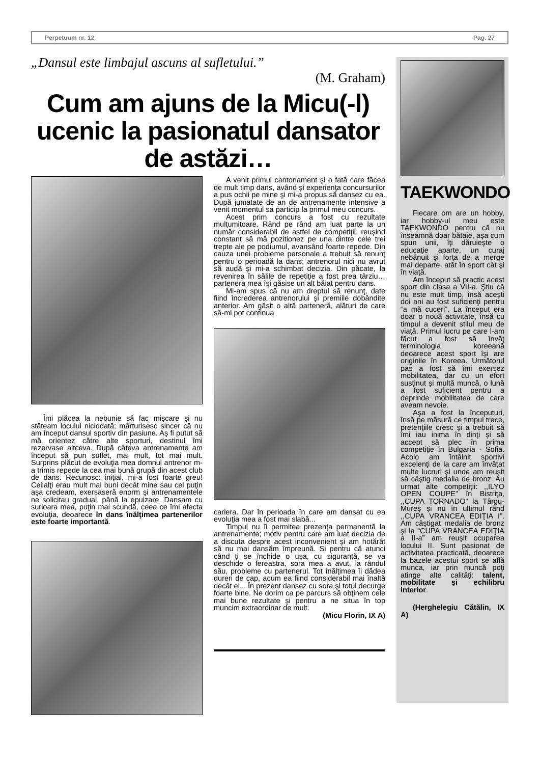Perpetuum nr. 12 Pag. 27
„Dansul este limbajul ascuns al sufletului.”
(M. Graham)
Cum am ajuns de la Micu(-l) ucenic la pasionatul dansator de astăzi…
Îmi plăcea la nebunie să fac mişcare şi nu stăteam locului niciodată; mărturisesc sincer că nu am început dansul sportiv din pasiune. Aş fi putut să mă orientez către alte sporturi, destinul îmi rezervase altceva. După câteva antrenamente am început să pun suflet, mai mult, tot mai mult. Surprins plăcut de evoluţia mea domnul antrenor m-a trimis repede la cea mai bună grupă din acest club de dans. Recunosc: iniţial, mi-a fost foarte greu! Ceilalţi erau mult mai buni decât mine sau cel puţin aşa credeam, exersaseră enorm şi antrenamentele ne solicitau gradual, până la epuizare. Dansam cu surioara mea, puţin mai scundă, ceea ce îmi afecta evoluţia, deoarece în dans înălţimea partenerilor este foarte importantă.
A venit primul cantonament şi o fată care făcea de mult timp dans, având şi experienţa concursurilor a pus ochii pe mine şi mi-a propus să dansez cu ea. După jumatate de an de antrenamente intensive a venit momentul sa particip la primul meu concurs.
Acest prim concurs a fost cu rezultate mulţumitoare. Rând pe rând am luat parte la un număr considerabil de astfel de competiţii, reuşind constant să mă pozitionez pe una dintre cele trei trepte ale pe podiumul, avansând foarte repede. Din cauza unei probleme personale a trebuit să renunţ pentru o perioadă la dans; antrenorul nici nu avrut să audă şi mi-a schimbat decizia. Din păcate, la revenirea în sălile de repetiţie a fost prea târziu… partenera mea îşi găsise un alt băiat pentru dans.
Mi-am spus că nu am dreptul să renunţ, date fiind încrederea antrenorului şi premiile dobândite anterior. Am găsit o altă parteneră, alături de care să-mi pot continua
cariera. Dar în perioada în care am dansat cu ea evoluţia mea a fost mai slabă...
Timpul nu îi permitea prezenţa permanentă la antrenamente; motiv pentru care am luat decizia de a discuta despre acest inconvenient şi am hotărât să nu mai dansăm împreună. Si pentru că atunci când ţi se închide o uşa, cu siguranţă, se va deschide o fereastra, sora mea a avut, la rândul său, probleme cu partenerul. Tot înălţimea îi dădea dureri de cap, acum ea fiind considerabil mai înaltă decât el... În prezent dansez cu sora şi totul decurge foarte bine. Ne dorim ca pe parcurs să obţinem cele mai bune rezultate şi pentru a ne situa în top muncim extraordinar de mult.
(Micu Florin, IX A)
TAEKWONDO
Fiecare om are un hobby, iar hobby-ul meu este TAEKWONDO pentru că nu înseamnă doar bătaie, aşa cum spun unii, îţi dăruieşte o educaţie aparte, un curaj nebănuit şi forţa de a merge mai departe, atât în sport cât şi în viaţă.
Am început să practic acest sport din clasa a VII-a. Ştiu că nu este mult timp, însă aceşti doi ani au fost suficienţi pentru “a mă cuceri”. La început era doar o nouă activitate, însă cu timpul a devenit stilul meu de viaţă. Primul lucru pe care l-am făcut a fost să învăţ terminologia koreeană deoarece acest sport îşi are originile în Koreea. Următorul pas a fost să îmi exersez mobilitatea, dar cu un efort susţinut şi multă muncă, o lună a fost suficient pentru a deprinde mobilitatea de care aveam nevoie.
Aşa a fost la începuturi, însă pe măsură ce timpul trece, pretenţiile cresc şi a trebuit să îmi iau inima în dinţi şi să accept să plec în prima competiţie în Bulgaria - Sofia. Acolo am întâlnit sportivi excelenţi de la care am învăţat multe lucruri şi unde am reuşit să câştig medalia de bronz. Au urmat alte competiţii: ,,ILYO OPEN COUPE” în Bistriţa, ,,CUPA TORNADO” la Târgu-Mureş şi nu în ultimul rând ,,CUPA VRANCEA EDIŢIA I”. Am câştigat medalia de bronz şi la “CUPA VRANCEA EDIŢIA a II-a” am reuşit ocuparea locului II. Sunt pasionat de activitatea practicată, deoarece la bazele acestui sport se află munca, iar prin muncă poţi atinge alte calităţi: talent, mobilitate şi echilibru interior.
(Herghelegiu Cătălin, IX A)